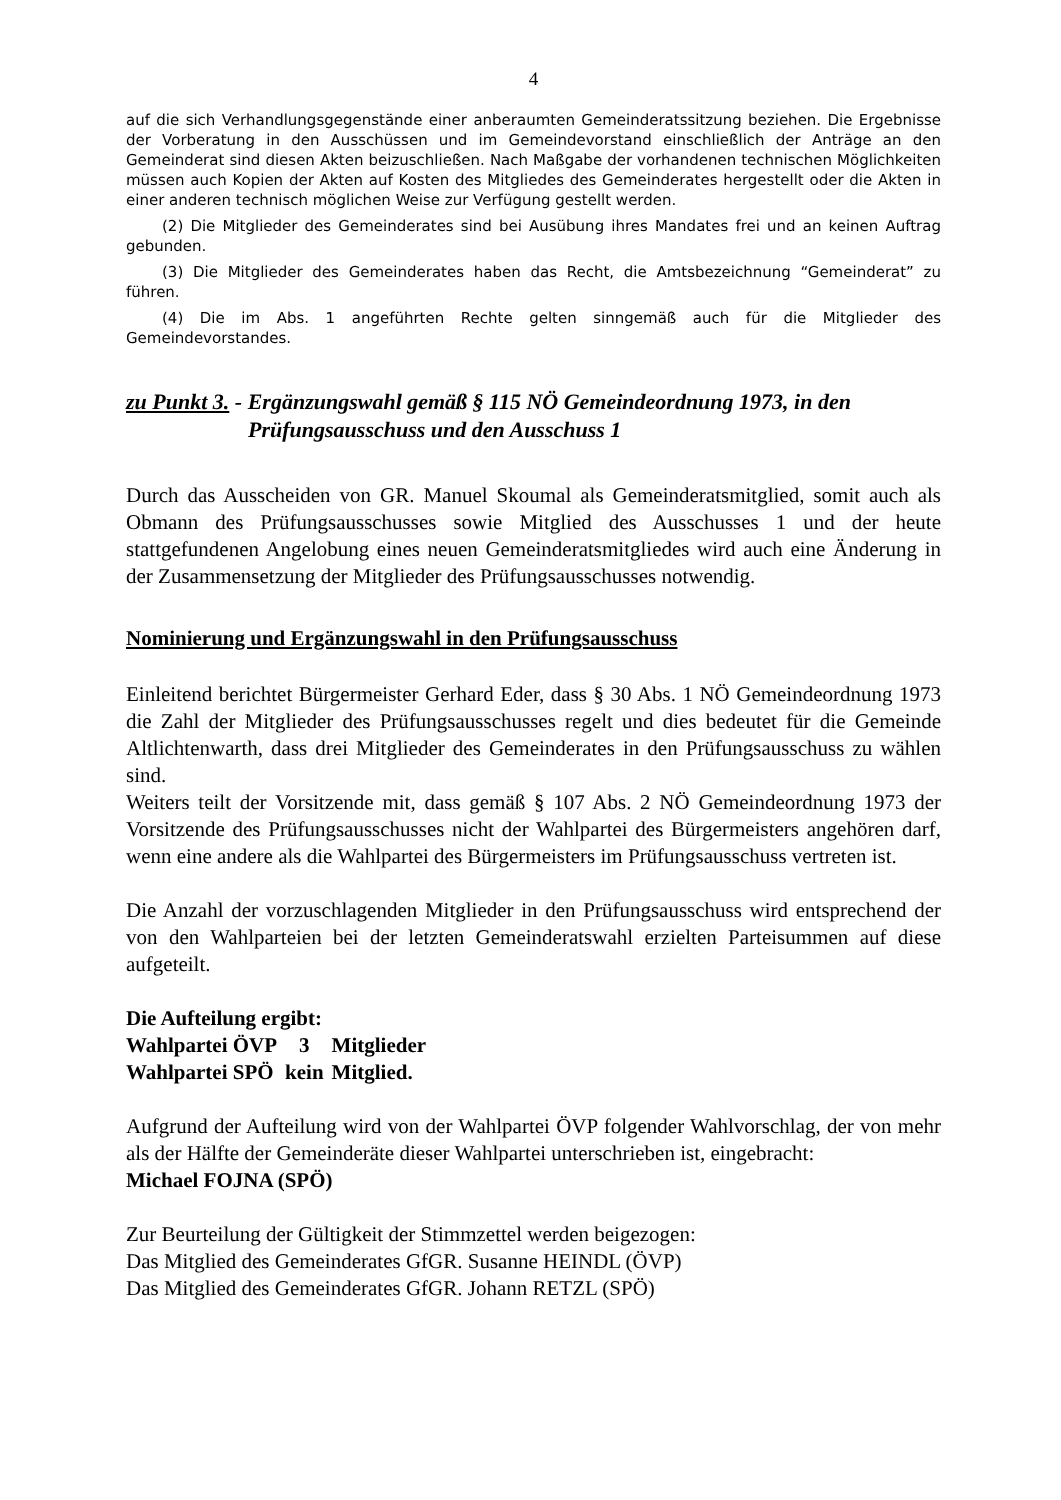4
auf die sich Verhandlungsgegenstände einer anberaumten Gemeinderatssitzung beziehen. Die Ergebnisse der Vorberatung in den Ausschüssen und im Gemeindevorstand einschließlich der Anträge an den Gemeinderat sind diesen Akten beizuschließen. Nach Maßgabe der vorhandenen technischen Möglichkeiten müssen auch Kopien der Akten auf Kosten des Mitgliedes des Gemeinderates hergestellt oder die Akten in einer anderen technisch möglichen Weise zur Verfügung gestellt werden.
(2) Die Mitglieder des Gemeinderates sind bei Ausübung ihres Mandates frei und an keinen Auftrag gebunden.
(3) Die Mitglieder des Gemeinderates haben das Recht, die Amtsbezeichnung “Gemeinderat” zu führen.
(4) Die im Abs. 1 angeführten Rechte gelten sinngemäß auch für die Mitglieder des Gemeindevorstandes.
zu Punkt 3. - Ergänzungswahl gemäß § 115 NÖ Gemeindeordnung 1973, in den
Prüfungsausschuss und den Ausschuss 1
Durch das Ausscheiden von GR. Manuel Skoumal als Gemeinderatsmitglied, somit auch als Obmann des Prüfungsausschusses sowie Mitglied des Ausschusses 1 und der heute stattgefundenen Angelobung eines neuen Gemeinderatsmitgliedes wird auch eine Änderung in der Zusammensetzung der Mitglieder des Prüfungsausschusses notwendig.
Nominierung und Ergänzungswahl in den Prüfungsausschuss
Einleitend berichtet Bürgermeister Gerhard Eder, dass § 30 Abs. 1 NÖ Gemeindeordnung 1973 die Zahl der Mitglieder des Prüfungsausschusses regelt und dies bedeutet für die Gemeinde Altlichtenwarth, dass drei Mitglieder des Gemeinderates in den Prüfungsausschuss zu wählen sind.
Weiters teilt der Vorsitzende mit, dass gemäß § 107 Abs. 2 NÖ Gemeindeordnung 1973 der Vorsitzende des Prüfungsausschusses nicht der Wahlpartei des Bürgermeisters angehören darf, wenn eine andere als die Wahlpartei des Bürgermeisters im Prüfungsausschuss vertreten ist.
Die Anzahl der vorzuschlagenden Mitglieder in den Prüfungsausschuss wird entsprechend der von den Wahlparteien bei der letzten Gemeinderatswahl erzielten Parteisummen auf diese aufgeteilt.
Die Aufteilung ergibt:
| Wahlpartei ÖVP | 3 | Mitglieder |
| Wahlpartei SPÖ | kein | Mitglied. |
Aufgrund der Aufteilung wird von der Wahlpartei ÖVP folgender Wahlvorschlag, der von mehr als der Hälfte der Gemeinderäte dieser Wahlpartei unterschrieben ist, eingebracht:
Michael FOJNA (SPÖ)
Zur Beurteilung der Gültigkeit der Stimmzettel werden beigezogen:
Das Mitglied des Gemeinderates GfGR. Susanne HEINDL (ÖVP)
Das Mitglied des Gemeinderates GfGR. Johann RETZL (SPÖ)